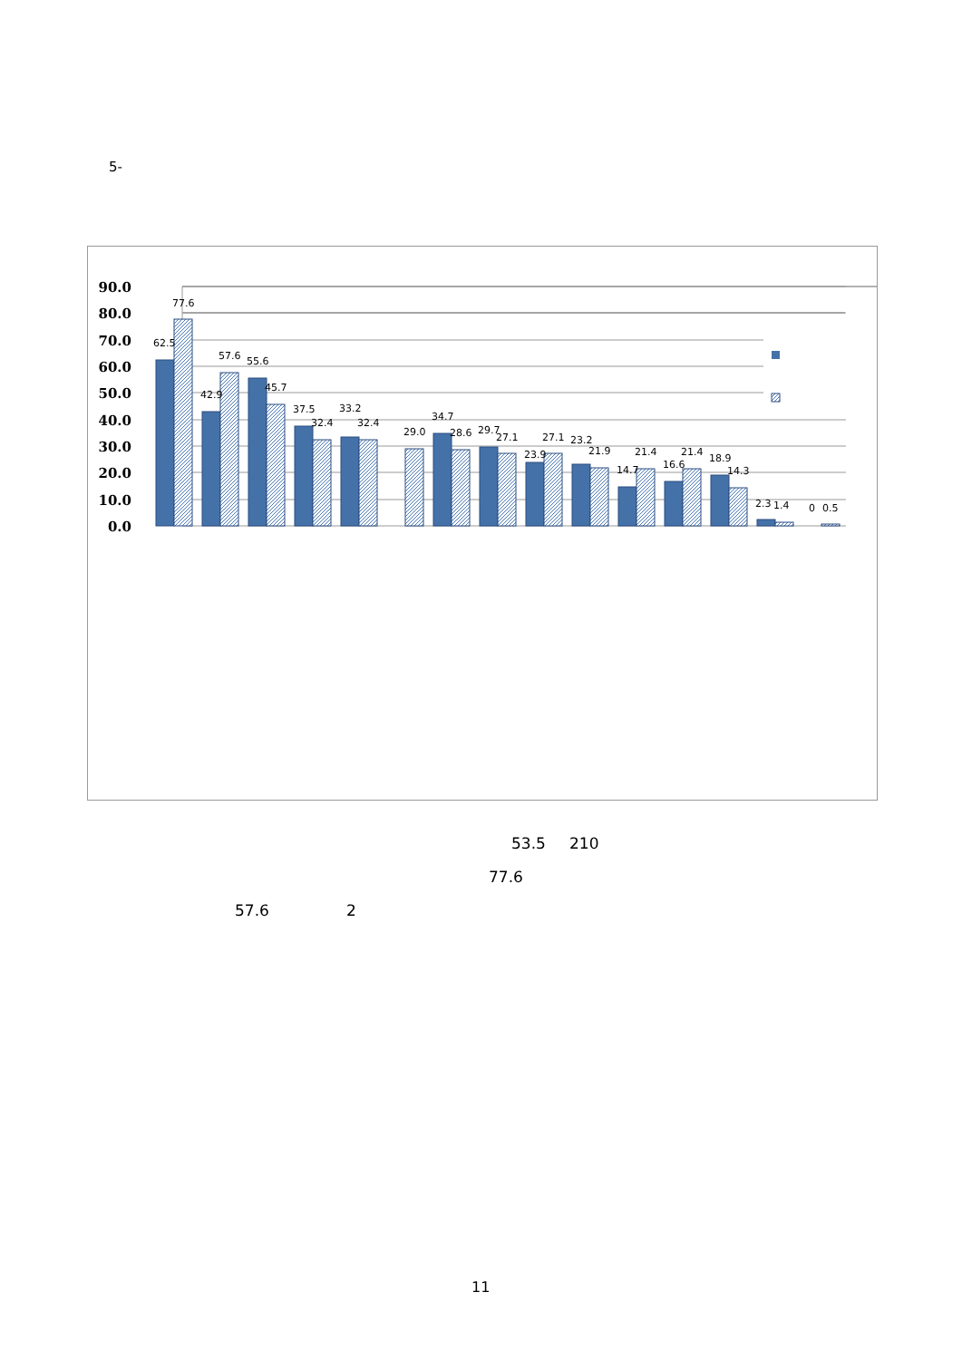5-
90.0
80.0
70.0
60.0
50.0
40.0
30.0
20.0
10.0
0.0
62.5
77.6
42.9
57.6
55.6
45.7
37.5
32.4
33.2
32.4
29.0
34.7
28.6
29.7
27.1
23.9
27.1
23.2
21.9
14.7
21.4
16.6
21.4
18.9
14.3
2.3
1.4
0
0.5
53.5 210
77.6
57.6 2
11